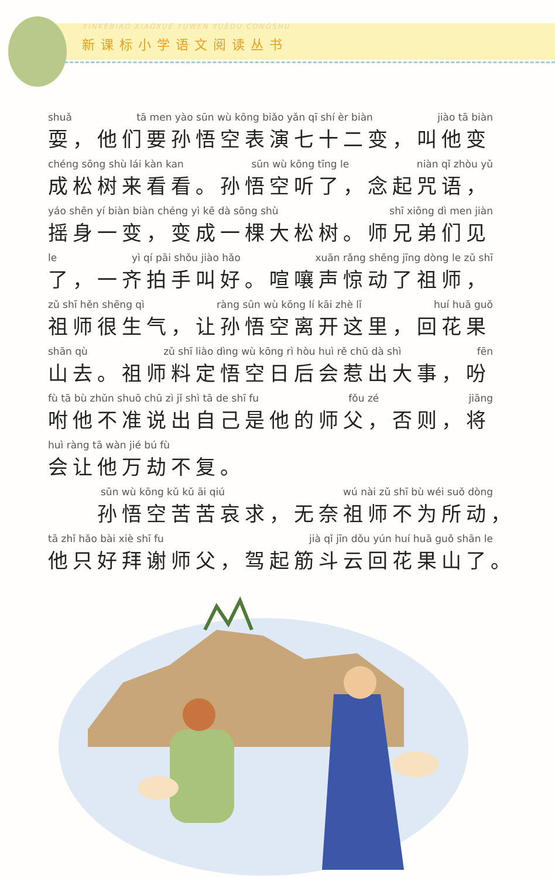XINKEBIAO XIAOXUE YUWEN YUEDU CONGSHU
新课标小学语文阅读丛书
shuǎ tā men yào sūn wù kōng biǎo yǎn qī shí èr biàn jiào tā biàn
耍，他们要孙悟空表演七十二变，叫他变
chéng sōng shù lái kàn kan sūn wù kōng tīng le niàn qǐ zhòu yǔ
成松树来看看。孙悟空听了，念起咒语，
yáo shēn yí biàn biàn chéng yì kē dà sōng shù shī xiōng dì men jiàn
摇身一变，变成一棵大松树。师兄弟们见
le yì qí pāi shǒu jiào hǎo xuān rǎng shēng jīng dòng le zǔ shī
了，一齐拍手叫好。喧嚷声惊动了祖师，
zǔ shī hěn shēng qì ràng sūn wù kōng lí kāi zhè lǐ huí huā guǒ
祖师很生气，让孙悟空离开这里，回花果
shān qù zǔ shī liào dìng wù kōng rì hòu huì rě chū dà shì fēn
山去。祖师料定悟空日后会惹出大事，吩
fù tā bù zhǔn shuō chū zì jǐ shì tā de shī fu fǒu zé jiāng
咐他不准说出自己是他的师父，否则，将
huì ràng tā wàn jié bú fù
会让他万劫不复。
sūn wù kōng kǔ kǔ āi qiú wú nài zǔ shī bù wéi suǒ dòng
　　孙悟空苦苦哀求，无奈祖师不为所动，
tā zhǐ hǎo bài xiè shī fu jià qǐ jīn dǒu yún huí huā guǒ shān le
他只好拜谢师父，驾起筋斗云回花果山了。